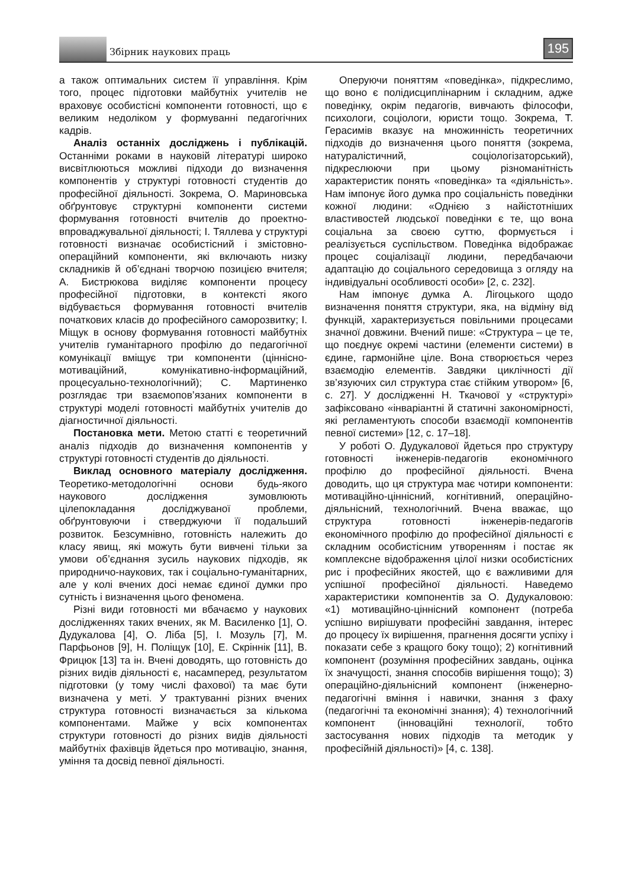Збірник наукових праць 195
а також оптимальних систем її управління. Крім того, процес підготовки майбутніх учителів не враховує особистісні компоненти готовності, що є великим недоліком у формуванні педагогічних кадрів.
Аналіз останніх досліджень і публікацій. Останніми роками в науковій літературі широко висвітлюються можливі підходи до визначення компонентів у структурі готовності студентів до професійної діяльності. Зокрема, О. Мариновська обґрунтовує структурні компоненти системи формування готовності вчителів до проектно-впроваджувальної діяльності; І. Тяллева у структурі готовності визначає особистісний і змістовно-операційний компоненти, які включають низку складників й об’єднані творчою позицією вчителя; А. Бистрюкова виділяє компоненти процесу професійної підготовки, в контексті якого відбувається формування готовності вчителів початкових класів до професійного саморозвитку; І. Міщук в основу формування готовності майбутніх учителів гуманітарного профілю до педагогічної комунікації вміщує три компоненти (ціннісно-мотиваційний, комунікативно-інформаційний, процесуально-технологічний); С. Мартиненко розглядає три взаємопов’язаних компоненти в структурі моделі готовності майбутніх учителів до діагностичної діяльності.
Постановка мети. Метою статті є теоретичний аналіз підходів до визначення компонентів у структурі готовності студентів до діяльності.
Виклад основного матеріалу дослідження. Теоретико-методологічні основи будь-якого наукового дослідження зумовлюють цілепокладання досліджуваної проблеми, обґрунтовуючи і стверджуючи її подальший розвиток. Безсумнівно, готовність належить до класу явищ, які можуть бути вивчені тільки за умови об’єднання зусиль наукових підходів, як природничо-наукових, так і соціально-гуманітарних, але у колі вчених досі немає єдиної думки про сутність і визначення цього феномена.
Різні види готовності ми вбачаємо у наукових дослідженнях таких вчених, як М. Василенко [1], О. Дудукалова [4], О. Ліба [5], І. Мозуль [7], М. Парфьонов [9], Н. Поліщук [10], Е. Скріннік [11], В. Фрицюк [13] та ін. Вчені доводять, що готовність до різних видів діяльності є, насамперед, результатом підготовки (у тому числі фахової) та має бути визначена у меті. У трактуванні різних вчених структура готовності визначається за кількома компонентами. Майже у всіх компонентах структури готовності до різних видів діяльності майбутніх фахівців йдеться про мотивацію, знання, уміння та досвід певної діяльності.
Оперуючи поняттям «поведінка», підкреслимо, що воно є полідисциплінарним і складним, адже поведінку, окрім педагогів, вивчають філософи, психологи, соціологи, юристи тощо. Зокрема, Т. Герасимів вказує на множинність теоретичних підходів до визначення цього поняття (зокрема, натуралістичний, соціологізаторський), підкреслюючи при цьому різноманітність характеристик понять «поведінка» та «діяльність». Нам імпонує його думка про соціальність поведінки кожної людини: «Однією з найістотніших властивостей людської поведінки є те, що вона соціальна за своєю суттю, формується і реалізується суспільством. Поведінка відображає процес соціалізації людини, передбачаючи адаптацію до соціального середовища з огляду на індивідуальні особливості особи» [2, с. 232].
Нам імпонує думка А. Лігоцького щодо визначення поняття структури, яка, на відміну від функцій, характеризується повільними процесами значної довжини. Вчений пише: «Структура – це те, що поєднує окремі частини (елементи системи) в єдине, гармонійне ціле. Вона створюється через взаємодію елементів. Завдяки циклічності дії зв’язуючих сил структура стає стійким утвором» [6, с. 27]. У дослідженні Н. Ткачової у «структурі» зафіксовано «інваріантні й статичні закономірності, які регламентують способи взаємодії компонентів певної системи» [12, с. 17–18].
У роботі О. Дудукалової йдеться про структуру готовності інженерів-педагогів економічного профілю до професійної діяльності. Вчена доводить, що ця структура має чотири компоненти: мотиваційно-ціннісний, когнітивний, операційно-діяльнісний, технологічний. Вчена вважає, що структура готовності інженерів-педагогів економічного профілю до професійної діяльності є складним особистісним утворенням і постає як комплексне відображення цілої низки особистісних рис і професійних якостей, що є важливими для успішної професійної діяльності. Наведемо характеристики компонентів за О. Дудукаловою: «1) мотиваційно-ціннісний компонент (потреба успішно вирішувати професійні завдання, інтерес до процесу їх вирішення, прагнення досягти успіху і показати себе з кращого боку тощо); 2) когнітивний компонент (розуміння професійних завдань, оцінка їх значущості, знання способів вирішення тощо); 3) операційно-діяльнісний компонент (інженерно-педагогічні вміння і навички, знання з фаху (педагогічні та економічні знання); 4) технологічний компонент (інноваційні технології, тобто застосування нових підходів та методик у професійній діяльності)» [4, с. 138].